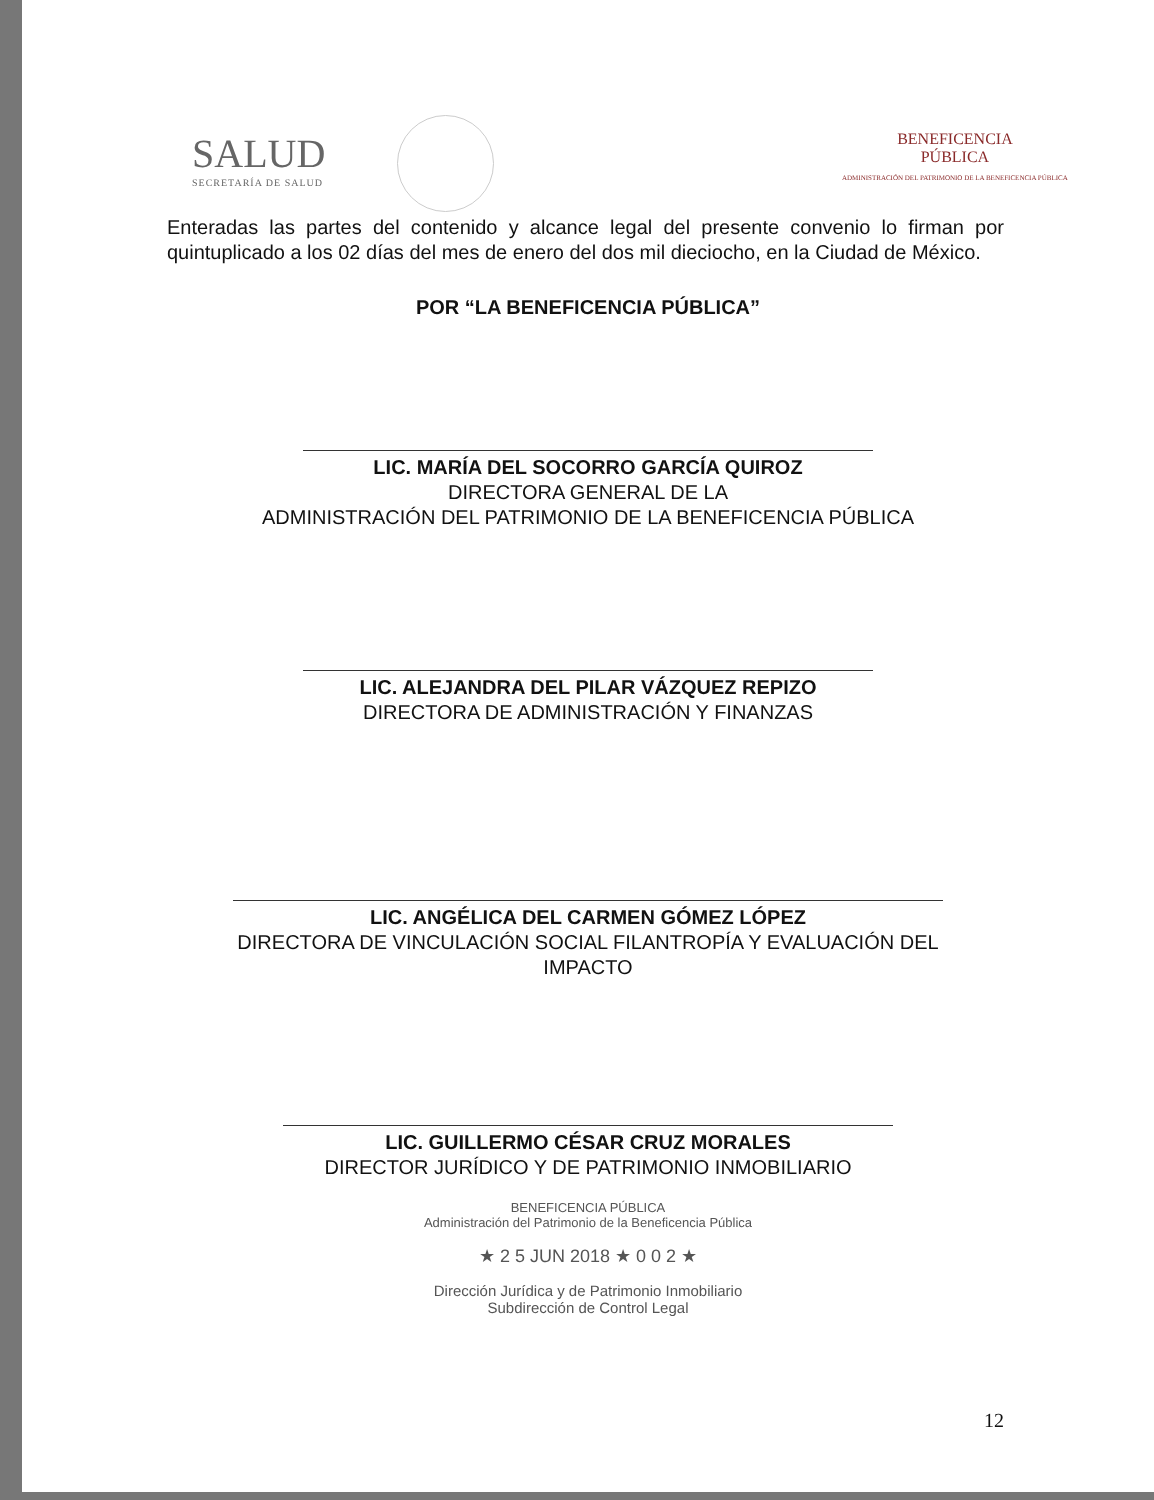SALUD
SECRETARÍA DE SALUD
BENEFICENCIA
PÚBLICA
ADMINISTRACIÓN DEL PATRIMONIO DE LA BENEFICENCIA PÚBLICA
Enteradas las partes del contenido y alcance legal del presente convenio lo firman por quintuplicado a los 02 días del mes de enero del dos mil dieciocho, en la Ciudad de México.
POR “LA BENEFICENCIA PÚBLICA”
LIC. MARÍA DEL SOCORRO GARCÍA QUIROZ
DIRECTORA GENERAL DE LA
ADMINISTRACIÓN DEL PATRIMONIO DE LA BENEFICENCIA PÚBLICA
LIC. ALEJANDRA DEL PILAR VÁZQUEZ REPIZO
DIRECTORA DE ADMINISTRACIÓN Y FINANZAS
LIC. ANGÉLICA DEL CARMEN GÓMEZ LÓPEZ
DIRECTORA DE VINCULACIÓN SOCIAL FILANTROPÍA Y EVALUACIÓN DEL
IMPACTO
LIC. GUILLERMO CÉSAR CRUZ MORALES
DIRECTOR JURÍDICO Y DE PATRIMONIO INMOBILIARIO
BENEFICENCIA PÚBLICA
Administración del Patrimonio de la Beneficencia Pública
★ 2 5 JUN 2018 ★ 0 0 2 ★
Dirección Jurídica y de Patrimonio Inmobiliario
Subdirección de Control Legal
12